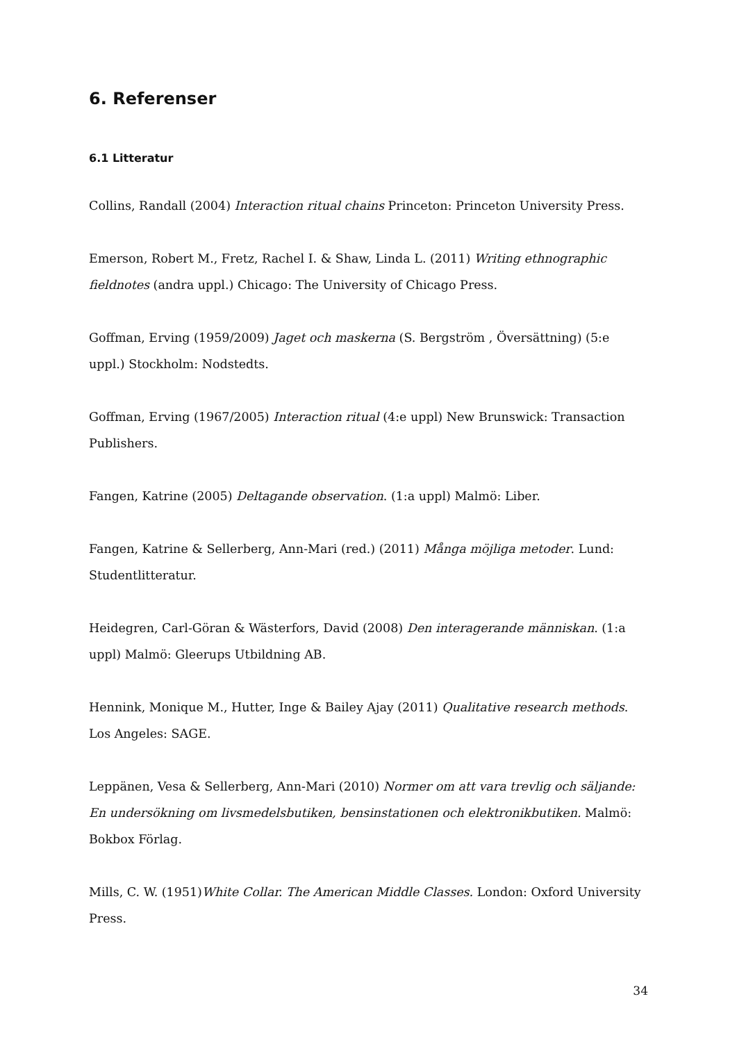6. Referenser
6.1 Litteratur
Collins, Randall (2004) Interaction ritual chains Princeton: Princeton University Press.
Emerson, Robert M., Fretz, Rachel I. & Shaw, Linda L. (2011) Writing ethnographic fieldnotes (andra uppl.) Chicago: The University of Chicago Press.
Goffman, Erving (1959/2009) Jaget och maskerna (S. Bergström , Översättning) (5:e uppl.) Stockholm: Nodstedts.
Goffman, Erving (1967/2005) Interaction ritual (4:e uppl) New Brunswick: Transaction Publishers.
Fangen, Katrine (2005) Deltagande observation. (1:a uppl) Malmö: Liber.
Fangen, Katrine & Sellerberg, Ann-Mari (red.) (2011) Många möjliga metoder. Lund: Studentlitteratur.
Heidegren, Carl-Göran & Wästerfors, David (2008) Den interagerande människan. (1:a uppl) Malmö: Gleerups Utbildning AB.
Hennink, Monique M., Hutter, Inge & Bailey Ajay (2011) Qualitative research methods. Los Angeles: SAGE.
Leppänen, Vesa & Sellerberg, Ann-Mari (2010) Normer om att vara trevlig och säljande: En undersökning om livsmedelsbutiken, bensinstationen och elektronikbutiken. Malmö: Bokbox Förlag.
Mills, C. W. (1951)White Collar. The American Middle Classes. London: Oxford University Press.
34